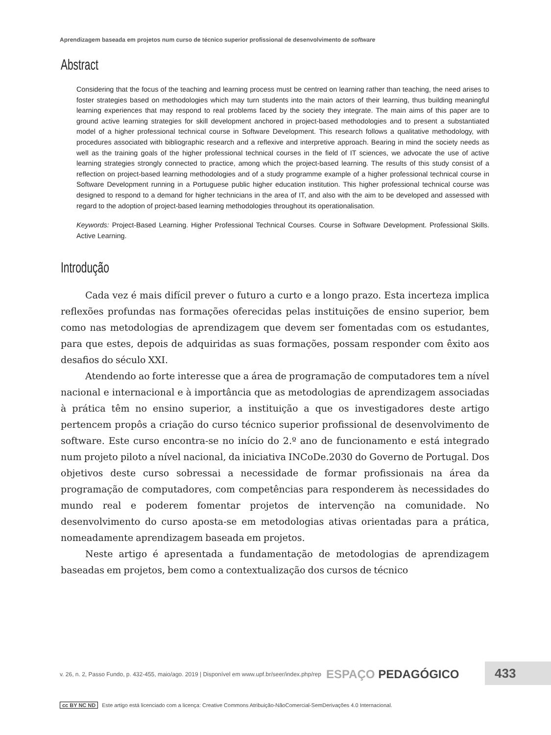Aprendizagem baseada em projetos num curso de técnico superior profissional de desenvolvimento de software
Abstract
Considering that the focus of the teaching and learning process must be centred on learning rather than teaching, the need arises to foster strategies based on methodologies which may turn students into the main actors of their learning, thus building meaningful learning experiences that may respond to real problems faced by the society they integrate. The main aims of this paper are to ground active learning strategies for skill development anchored in project-based methodologies and to present a substantiated model of a higher professional technical course in Software Development. This research follows a qualitative methodology, with procedures associated with bibliographic research and a reflexive and interpretive approach. Bearing in mind the society needs as well as the training goals of the higher professional technical courses in the field of IT sciences, we advocate the use of active learning strategies strongly connected to practice, among which the project-based learning. The results of this study consist of a reflection on project-based learning methodologies and of a study programme example of a higher professional technical course in Software Development running in a Portuguese public higher education institution. This higher professional technical course was designed to respond to a demand for higher technicians in the area of IT, and also with the aim to be developed and assessed with regard to the adoption of project-based learning methodologies throughout its operationalisation.
Keywords: Project-Based Learning. Higher Professional Technical Courses. Course in Software Development. Professional Skills. Active Learning.
Introdução
Cada vez é mais difícil prever o futuro a curto e a longo prazo. Esta incerteza implica reflexões profundas nas formações oferecidas pelas instituições de ensino superior, bem como nas metodologias de aprendizagem que devem ser fomentadas com os estudantes, para que estes, depois de adquiridas as suas formações, possam responder com êxito aos desafios do século XXI.
Atendendo ao forte interesse que a área de programação de computadores tem a nível nacional e internacional e à importância que as metodologias de aprendizagem associadas à prática têm no ensino superior, a instituição a que os investigadores deste artigo pertencem propôs a criação do curso técnico superior profissional de desenvolvimento de software. Este curso encontra-se no início do 2.º ano de funcionamento e está integrado num projeto piloto a nível nacional, da iniciativa INCoDe.2030 do Governo de Portugal. Dos objetivos deste curso sobressai a necessidade de formar profissionais na área da programação de computadores, com competências para responderem às necessidades do mundo real e poderem fomentar projetos de intervenção na comunidade. No desenvolvimento do curso aposta-se em metodologias ativas orientadas para a prática, nomeadamente aprendizagem baseada em projetos.
Neste artigo é apresentada a fundamentação de metodologias de aprendizagem baseadas em projetos, bem como a contextualização dos cursos de técnico
v. 26, n. 2, Passo Fundo, p. 432-455, maio/ago. 2019 | Disponível em www.upf.br/seer/index.php/rep ESPAÇO PEDAGÓGICO
433
cc BY NC ND Este artigo está licenciado com a licença: Creative Commons Atribuição-NãoComercial-SemDerivações 4.0 Internacional.